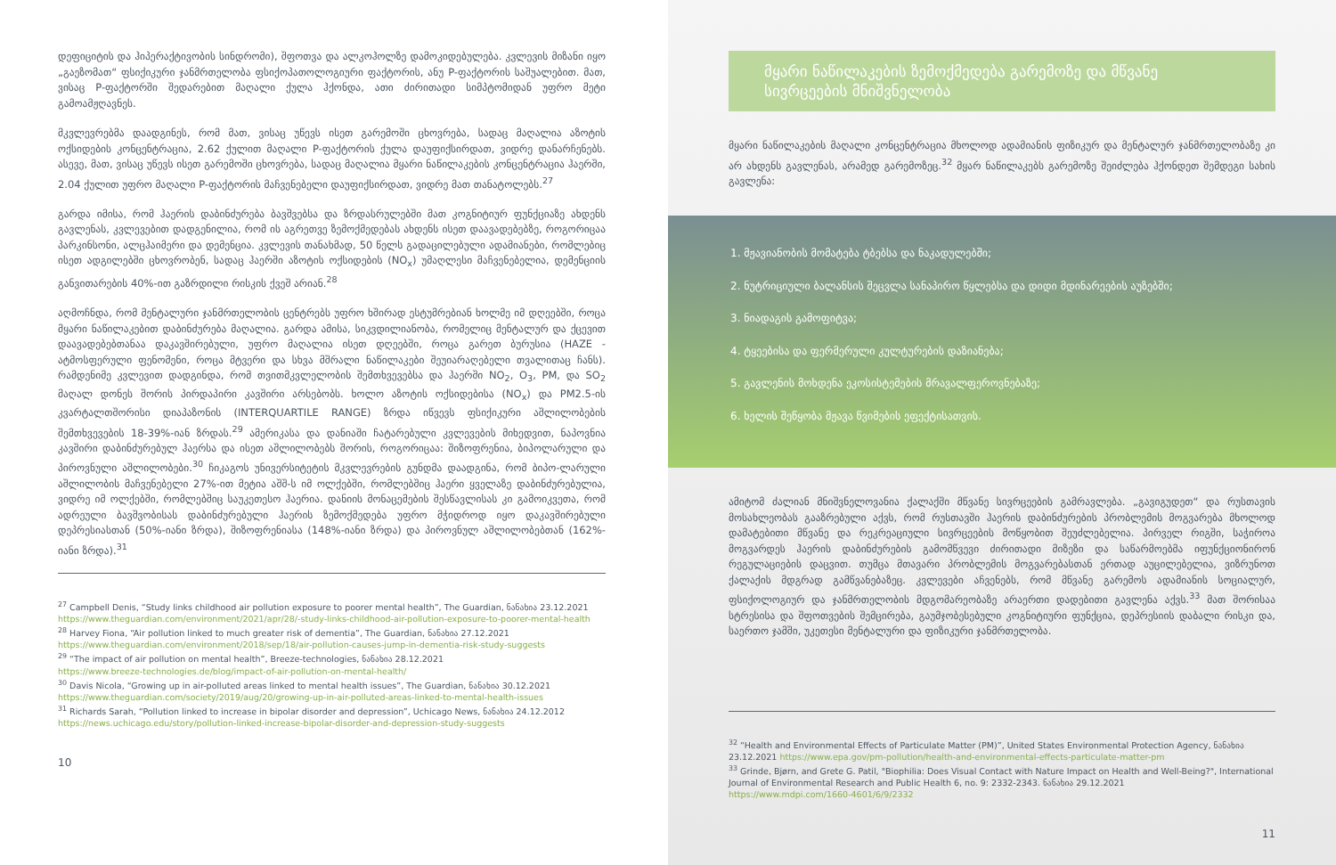დეფიციტის და ჰიპერაქტივობის სინდრომი), შფოთვა და ალკოჰოლზე დამოკიდებულება. კვლევის მიზანი იყო „გაეზომათ“ ფსიქიკური ჯანმრთელობა ფსიქოპათოლოგიური ფაქტორის, ანუ P-ფაქტორის საშუალებით. მათ, ვისაც P-ფაქტორში შედარებით მაღალი ქულა ჰქონდა, ათი ძირითადი სიმპტომიდან უფრო მეტი გამოამჟღავნეს.
მკვლევრებმა დაადგინეს, რომ მათ, ვისაც უწევს ისეთ გარემოში ცხოვრება, სადაც მაღალია აზოტის ოქსიდების კონცენტრაცია, 2.62 ქულით მაღალი P-ფაქტორის ქულა დაუფიქსირდათ, ვიდრე დანარჩენებს. ასევე, მათ, ვისაც უწევს ისეთ გარემოში ცხოვრება, სადაც მაღალია მყარი ნაწილაკების კონცენტრაცია ჰაერში, 2.04 ქულით უფრო მაღალი P-ფაქტორის მაჩვენებელი დაუფიქსირდათ, ვიდრე მათ თანატოლებს.<sup>27</sup>
გარდა იმისა, რომ ჰაერის დაბინძურება ბავშვებსა და ზრდასრულებში მათ კოგნიტიურ ფუნქციაზე ახდენს გავლენას, კვლევებით დადგენილია, რომ ის აგრეთვე ზემოქმედებას ახდენს ისეთ დაავადებებზე, როგორიცაა პარკინსონი, ალცჰაიმერი და დემენცია. კვლევის თანახმად, 50 წელს გადაცილებული ადამიანები, რომლებიც ისეთ ადგილებში ცხოვრობენ, სადაც ჰაერში აზოტის ოქსიდების (NO<sub>x</sub>) უმაღლესი მაჩვენებელია, დემენციის განვითარების 40%-ით გაზრდილი რისკის ქვეშ არიან.<sup>28</sup>
აღმოჩნდა, რომ მენტალური ჯანმრთელობის ცენტრებს უფრო ხშირად ესტუმრებიან ხოლმე იმ დღეებში, როცა მყარი ნაწილაკებით დაბინძურება მაღალია. გარდა ამისა, სიკვდილიანობა, რომელიც მენტალურ და ქცევით დაავადებებთანაა დაკავშირებული, უფრო მაღალია ისეთ დღეებში, როცა გარეთ ბურუსია (HAZE - ატმოსფერული ფენომენი, როცა მტვერი და სხვა მშრალი ნაწილაკები შეუიარაღებელი თვალითაც ჩანს). რამდენიმე კვლევით დადგინდა, რომ თვითმკვლელობის შემთხვევებსა და ჰაერში NO<sub>2</sub>, O<sub>3</sub>, PM, და SO<sub>2</sub> მაღალ დონეს შორის პირდაპირი კავშირი არსებობს. ხოლო აზოტის ოქსიდებისა (NO<sub>x</sub>) და PM2.5-ის კვარტალთშორისი დიაპაზონის (INTERQUARTILE RANGE) ზრდა იწვევს ფსიქიკური აშლილობების შემთხვევების 18-39%-იან ზრდას.<sup>29</sup> ამერიკასა და დანიაში ჩატარებული კვლევების მიხედვით, ნაპოვნია კავშირი დაბინძურებულ ჰაერსა და ისეთ აშლილობებს შორის, როგორიცაა: შიზოფრენია, ბიპოლარული და პიროვნული აშლილობები.<sup>30</sup> ჩიკაგოს უნივერსიტეტის მკვლევრების გუნდმა დაადგინა, რომ ბიპო-ლარული აშლილობის მაჩვენებელი 27%-ით მეტია აშშ-ს იმ ოლქებში, რომლებშიც ჰაერი ყველაზე დაბინძურებულია, ვიდრე იმ ოლქებში, რომლებშიც საუკეთესო ჰაერია. დანიის მონაცემების შესწავლისას კი გამოიკვეთა, რომ ადრეული ბავშვობისას დაბინძურებული ჰაერის ზემოქმედება უფრო მჭიდროდ იყო დაკავშირებული დეპრესიასთან (50%-იანი ზრდა), შიზოფრენიასა (148%-იანი ზრდა) და პიროვნულ აშლილობებთან (162%-იანი ზრდა).<sup>31</sup>
<sup>27</sup> Campbell Denis, “Study links childhood air pollution exposure to poorer mental health”, The Guardian, ნანახია 23.12.2021
https://www.theguardian.com/environment/2021/apr/28/-study-links-childhood-air-pollution-exposure-to-poorer-mental-health
<sup>28</sup> Harvey Fiona, “Air pollution linked to much greater risk of dementia”, The Guardian, ნანახია 27.12.2021
https://www.theguardian.com/environment/2018/sep/18/air-pollution-causes-jump-in-dementia-risk-study-suggests
<sup>29</sup> “The impact of air pollution on mental health”, Breeze-technologies, ნანახია 28.12.2021
https://www.breeze-technologies.de/blog/impact-of-air-pollution-on-mental-health/
<sup>30</sup> Davis Nicola, “Growing up in air-polluted areas linked to mental health issues”, The Guardian, ნანახია 30.12.2021
https://www.theguardian.com/society/2019/aug/20/growing-up-in-air-polluted-areas-linked-to-mental-health-issues
<sup>31</sup> Richards Sarah, “Pollution linked to increase in bipolar disorder and depression”, Uchicago News, ნანახია 24.12.2012
https://news.uchicago.edu/story/pollution-linked-increase-bipolar-disorder-and-depression-study-suggests
10
მყარი ნაწილაკების ზემოქმედება გარემოზე და მწვანე სივრცეების მნიშვნელობა
მყარი ნაწილაკების მაღალი კონცენტრაცია მხოლოდ ადამიანის ფიზიკურ და მენტალურ ჯანმრთელობაზე კი არ ახდენს გავლენას, არამედ გარემოზეც.<sup>32</sup> მყარ ნაწილაკებს გარემოზე შეიძლება ჰქონდეთ შემდეგი სახის გავლენა:
1. მჟავიანობის მომატება ტბებსა და ნაკადულებში;
2. ნუტრიციული ბალანსის შეცვლა სანაპირო წყლებსა და დიდი მდინარეების აუზებში;
3. ნიადაგის გამოფიტვა;
4. ტყეებისა და ფერმერული კულტურების დაზიანება;
5. გავლენის მოხდენა ეკოსისტემების მრავალფეროვნებაზე;
6. ხელის შეწყობა მჟავა წვიმების ეფექტისათვის.
ამიტომ ძალიან მნიშვნელოვანია ქალაქში მწვანე სივრცეების გამრავლება. „გავიგუდეთ“ და რუსთავის მოსახლეობას გააზრებული აქვს, რომ რუსთავში ჰაერის დაბინძურების პრობლემის მოგვარება მხოლოდ დამატებითი მწვანე და რეკრეაციული სივრცეების მოწყობით შეუძლებელია. პირველ რიგში, საჭიროა მოგვარდეს ჰაერის დაბინძურების გამომწვევი ძირითადი მიზეზი და საწარმოებმა იფუნქციონირონ რეგულაციების დაცვით. თუმცა მთავარი პრობლემის მოგვარებასთან ერთად აუცილებელია, ვიზრუნოთ ქალაქის მდგრად გამწვანებაზეც. კვლევები აჩვენებს, რომ მწვანე გარემოს ადამიანის სოციალურ, ფსიქოლოგიურ და ჯანმრთელობის მდგომარეობაზე არაერთი დადებითი გავლენა აქვს.<sup>33</sup> მათ შორისაა სტრესისა და შფოთვების შემცირება, გაუმჯობესებული კოგნიტიური ფუნქცია, დეპრესიის დაბალი რისკი და, საერთო ჯამში, უკეთესი მენტალური და ფიზიკური ჯანმრთელობა.
<sup>32</sup> “Health and Environmental Effects of Particulate Matter (PM)”, United States Environmental Protection Agency, ნანახია 23.12.2021 https://www.epa.gov/pm-pollution/health-and-environmental-effects-particulate-matter-pm
<sup>33</sup> Grinde, Bjørn, and Grete G. Patil, "Biophilia: Does Visual Contact with Nature Impact on Health and Well-Being?", International Journal of Environmental Research and Public Health 6, no. 9: 2332-2343. ნანახია 29.12.2021
https://www.mdpi.com/1660-4601/6/9/2332
11